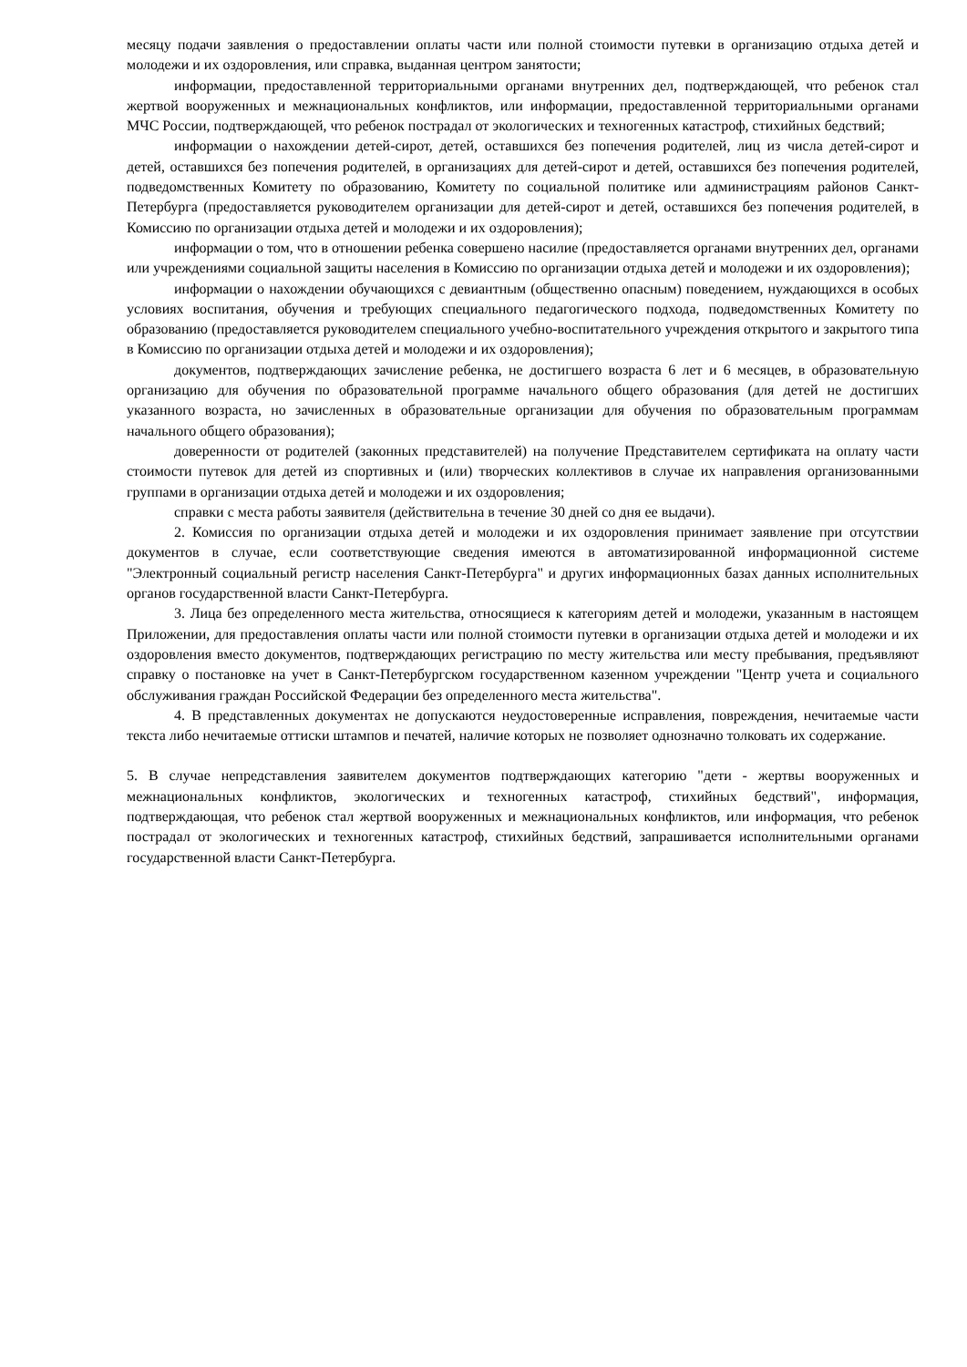месяцу подачи заявления о предоставлении оплаты части или полной стоимости путевки в организацию отдыха детей и молодежи и их оздоровления, или справка, выданная центром занятости;
информации, предоставленной территориальными органами внутренних дел, подтверждающей, что ребенок стал жертвой вооруженных и межнациональных конфликтов, или информации, предоставленной территориальными органами МЧС России, подтверждающей, что ребенок пострадал от экологических и техногенных катастроф, стихийных бедствий;
информации о нахождении детей-сирот, детей, оставшихся без попечения родителей, лиц из числа детей-сирот и детей, оставшихся без попечения родителей, в организациях для детей-сирот и детей, оставшихся без попечения родителей, подведомственных Комитету по образованию, Комитету по социальной политике или администрациям районов Санкт-Петербурга (предоставляется руководителем организации для детей-сирот и детей, оставшихся без попечения родителей, в Комиссию по организации отдыха детей и молодежи и их оздоровления);
информации о том, что в отношении ребенка совершено насилие (предоставляется органами внутренних дел, органами или учреждениями социальной защиты населения в Комиссию по организации отдыха детей и молодежи и их оздоровления);
информации о нахождении обучающихся с девиантным (общественно опасным) поведением, нуждающихся в особых условиях воспитания, обучения и требующих специального педагогического подхода, подведомственных Комитету по образованию (предоставляется руководителем специального учебно-воспитательного учреждения открытого и закрытого типа в Комиссию по организации отдыха детей и молодежи и их оздоровления);
документов, подтверждающих зачисление ребенка, не достигшего возраста 6 лет и 6 месяцев, в образовательную организацию для обучения по образовательной программе начального общего образования (для детей не достигших указанного возраста, но зачисленных в образовательные организации для обучения по образовательным программам начального общего образования);
доверенности от родителей (законных представителей) на получение Представителем сертификата на оплату части стоимости путевок для детей из спортивных и (или) творческих коллективов в случае их направления организованными группами в организации отдыха детей и молодежи и их оздоровления;
справки с места работы заявителя (действительна в течение 30 дней со дня ее выдачи).
2. Комиссия по организации отдыха детей и молодежи и их оздоровления принимает заявление при отсутствии документов в случае, если соответствующие сведения имеются в автоматизированной информационной системе "Электронный социальный регистр населения Санкт-Петербурга" и других информационных базах данных исполнительных органов государственной власти Санкт-Петербурга.
3. Лица без определенного места жительства, относящиеся к категориям детей и молодежи, указанным в настоящем Приложении, для предоставления оплаты части или полной стоимости путевки в организации отдыха детей и молодежи и их оздоровления вместо документов, подтверждающих регистрацию по месту жительства или месту пребывания, предъявляют справку о постановке на учет в Санкт-Петербургском государственном казенном учреждении "Центр учета и социального обслуживания граждан Российской Федерации без определенного места жительства".
4. В представленных документах не допускаются неудостоверенные исправления, повреждения, нечитаемые части текста либо нечитаемые оттиски штампов и печатей, наличие которых не позволяет однозначно толковать их содержание.
5. В случае непредставления заявителем документов подтверждающих категорию "дети - жертвы вооруженных и межнациональных конфликтов, экологических и техногенных катастроф, стихийных бедствий", информация, подтверждающая, что ребенок стал жертвой вооруженных и межнациональных конфликтов, или информация, что ребенок пострадал от экологических и техногенных катастроф, стихийных бедствий, запрашивается исполнительными органами государственной власти Санкт-Петербурга.